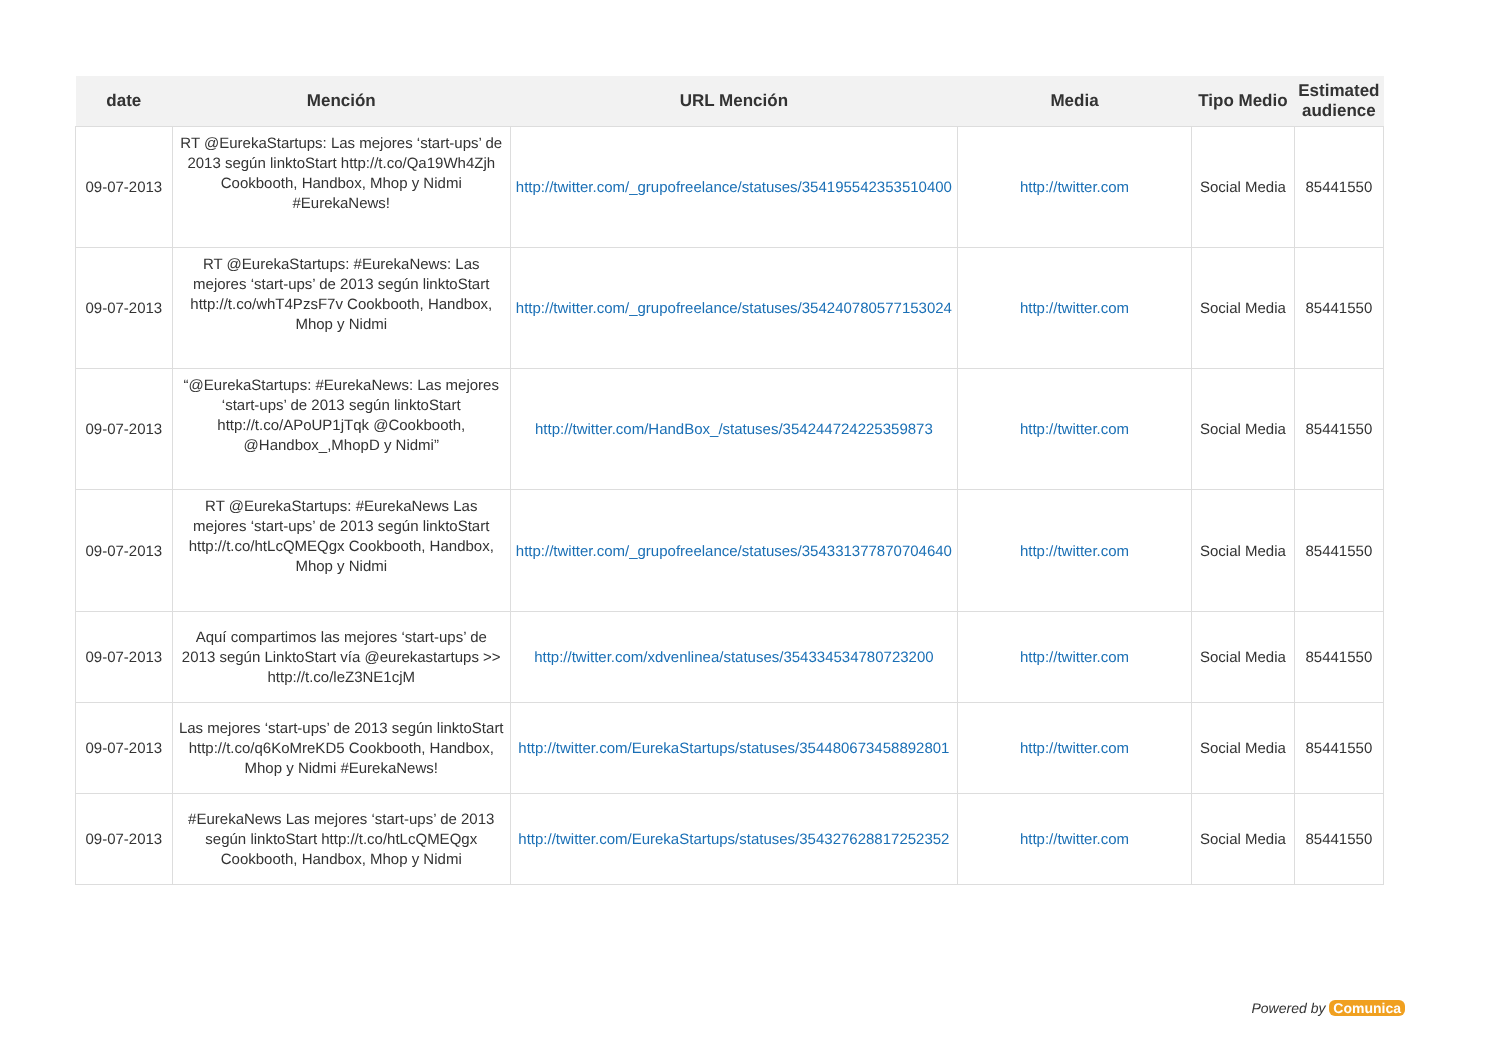| date | Mención | URL Mención | Media | Tipo Medio | Estimated audience |
| --- | --- | --- | --- | --- | --- |
| 09-07-2013 | RT @EurekaStartups: Las mejores ‘start-ups’ de 2013 según linktoStart http://t.co/Qa19Wh4Zjh Cookbooth, Handbox, Mhop y Nidmi #EurekaNews! | http://twitter.com/_grupofreelance/statuses/354195542353510400 | http://twitter.com | Social Media | 85441550 |
| 09-07-2013 | RT @EurekaStartups: #EurekaNews: Las mejores ‘start-ups’ de 2013 según linktoStart http://t.co/whT4PzsF7v Cookbooth, Handbox, Mhop y Nidmi | http://twitter.com/_grupofreelance/statuses/354240780577153024 | http://twitter.com | Social Media | 85441550 |
| 09-07-2013 | “@EurekaStartups: #EurekaNews: Las mejores ‘start-ups’ de 2013 según linktoStart http://t.co/APoUP1jTqk @Cookbooth, @Handbox_,MhopD y Nidmi” | http://twitter.com/HandBox_/statuses/354244724225359873 | http://twitter.com | Social Media | 85441550 |
| 09-07-2013 | RT @EurekaStartups: #EurekaNews Las mejores ‘start-ups’ de 2013 según linktoStart http://t.co/htLcQMEQgx Cookbooth, Handbox, Mhop y Nidmi | http://twitter.com/_grupofreelance/statuses/354331377870704640 | http://twitter.com | Social Media | 85441550 |
| 09-07-2013 | Aquí compartimos las mejores ‘start-ups’ de 2013 según LinktoStart vía @eurekastartups >> http://t.co/leZ3NE1cjM | http://twitter.com/xdvenlinea/statuses/354334534780723200 | http://twitter.com | Social Media | 85441550 |
| 09-07-2013 | Las mejores ‘start-ups’ de 2013 según linktoStart http://t.co/q6KoMreKD5 Cookbooth, Handbox, Mhop y Nidmi #EurekaNews! | http://twitter.com/EurekaStartups/statuses/354480673458892801 | http://twitter.com | Social Media | 85441550 |
| 09-07-2013 | #EurekaNews Las mejores ‘start-ups’ de 2013 según linktoStart http://t.co/htLcQMEQgx Cookbooth, Handbox, Mhop y Nidmi | http://twitter.com/EurekaStartups/statuses/354327628817252352 | http://twitter.com | Social Media | 85441550 |
Powered by Comunica